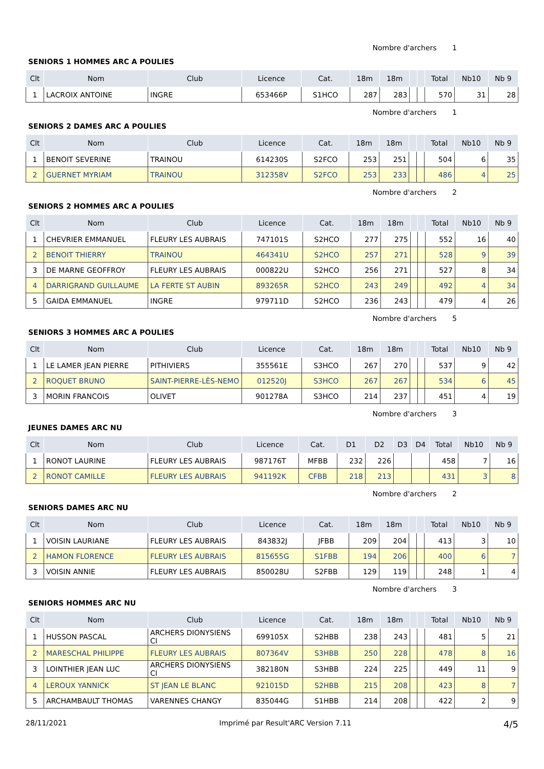Nombre d'archers 1
SENIORS 1 HOMMES ARC A POULIES
| Clt | Nom | Club | Licence | Cat. | 18m | 18m | | | Total | Nb10 | Nb 9 |
| --- | --- | --- | --- | --- | --- | --- | --- | --- | --- | --- | --- |
| 1 | LACROIX ANTOINE | INGRE | 653466P | S1HCO | 287 | 283 | | | 570 | 31 | 28 |
Nombre d'archers 1
SENIORS 2 DAMES ARC A POULIES
| Clt | Nom | Club | Licence | Cat. | 18m | 18m | | | Total | Nb10 | Nb 9 |
| --- | --- | --- | --- | --- | --- | --- | --- | --- | --- | --- | --- |
| 1 | BENOIT SEVERINE | TRAINOU | 614230S | S2FCO | 253 | 251 | | | 504 | 6 | 35 |
| 2 | GUERNET MYRIAM | TRAINOU | 312358V | S2FCO | 253 | 233 | | | 486 | 4 | 25 |
Nombre d'archers 2
SENIORS 2 HOMMES ARC A POULIES
| Clt | Nom | Club | Licence | Cat. | 18m | 18m | | | Total | Nb10 | Nb 9 |
| --- | --- | --- | --- | --- | --- | --- | --- | --- | --- | --- | --- |
| 1 | CHEVRIER EMMANUEL | FLEURY LES AUBRAIS | 747101S | S2HCO | 277 | 275 | | | 552 | 16 | 40 |
| 2 | BENOIT THIERRY | TRAINOU | 464341U | S2HCO | 257 | 271 | | | 528 | 9 | 39 |
| 3 | DE MARNE GEOFFROY | FLEURY LES AUBRAIS | 000822U | S2HCO | 256 | 271 | | | 527 | 8 | 34 |
| 4 | DARRIGRAND GUILLAUME | LA FERTE ST AUBIN | 893265R | S2HCO | 243 | 249 | | | 492 | 4 | 34 |
| 5 | GAIDA EMMANUEL | INGRE | 979711D | S2HCO | 236 | 243 | | | 479 | 4 | 26 |
Nombre d'archers 5
SENIORS 3 HOMMES ARC A POULIES
| Clt | Nom | Club | Licence | Cat. | 18m | 18m | | | Total | Nb10 | Nb 9 |
| --- | --- | --- | --- | --- | --- | --- | --- | --- | --- | --- | --- |
| 1 | LE LAMER JEAN PIERRE | PITHIVIERS | 355561E | S3HCO | 267 | 270 | | | 537 | 9 | 42 |
| 2 | ROQUET BRUNO | SAINT-PIERRE-LÈS-NEMO | 012520J | S3HCO | 267 | 267 | | | 534 | 6 | 45 |
| 3 | MORIN FRANCOIS | OLIVET | 901278A | S3HCO | 214 | 237 | | | 451 | 4 | 19 |
Nombre d'archers 3
JEUNES DAMES ARC NU
| Clt | Nom | Club | Licence | Cat. | D1 | D2 | D3 | D4 | Total | Nb10 | Nb 9 |
| --- | --- | --- | --- | --- | --- | --- | --- | --- | --- | --- | --- |
| 1 | RONOT LAURINE | FLEURY LES AUBRAIS | 987176T | MFBB | 232 | 226 | | | 458 | 7 | 16 |
| 2 | RONOT CAMILLE | FLEURY LES AUBRAIS | 941192K | CFBB | 218 | 213 | | | 431 | 3 | 8 |
Nombre d'archers 2
SENIORS DAMES ARC NU
| Clt | Nom | Club | Licence | Cat. | 18m | 18m | | | Total | Nb10 | Nb 9 |
| --- | --- | --- | --- | --- | --- | --- | --- | --- | --- | --- | --- |
| 1 | VOISIN LAURIANE | FLEURY LES AUBRAIS | 843832J | JFBB | 209 | 204 | | | 413 | 3 | 10 |
| 2 | HAMON FLORENCE | FLEURY LES AUBRAIS | 815655G | S1FBB | 194 | 206 | | | 400 | 6 | 7 |
| 3 | VOISIN ANNIE | FLEURY LES AUBRAIS | 850028U | S2FBB | 129 | 119 | | | 248 | 1 | 4 |
Nombre d'archers 3
SENIORS HOMMES ARC NU
| Clt | Nom | Club | Licence | Cat. | 18m | 18m | | | Total | Nb10 | Nb 9 |
| --- | --- | --- | --- | --- | --- | --- | --- | --- | --- | --- | --- |
| 1 | HUSSON PASCAL | ARCHERS DIONYSIENS CI | 699105X | S2HBB | 238 | 243 | | | 481 | 5 | 21 |
| 2 | MARESCHAL PHILIPPE | FLEURY LES AUBRAIS | 807364V | S3HBB | 250 | 228 | | | 478 | 8 | 16 |
| 3 | LOINTHIER JEAN LUC | ARCHERS DIONYSIENS CI | 382180N | S3HBB | 224 | 225 | | | 449 | 11 | 9 |
| 4 | LEROUX YANNICK | ST JEAN LE BLANC | 921015D | S2HBB | 215 | 208 | | | 423 | 8 | 7 |
| 5 | ARCHAMBAULT THOMAS | VARENNES CHANGY | 835044G | S1HBB | 214 | 208 | | | 422 | 2 | 9 |
28/11/2021 Imprimé par Result'ARC Version 7.11 4/5